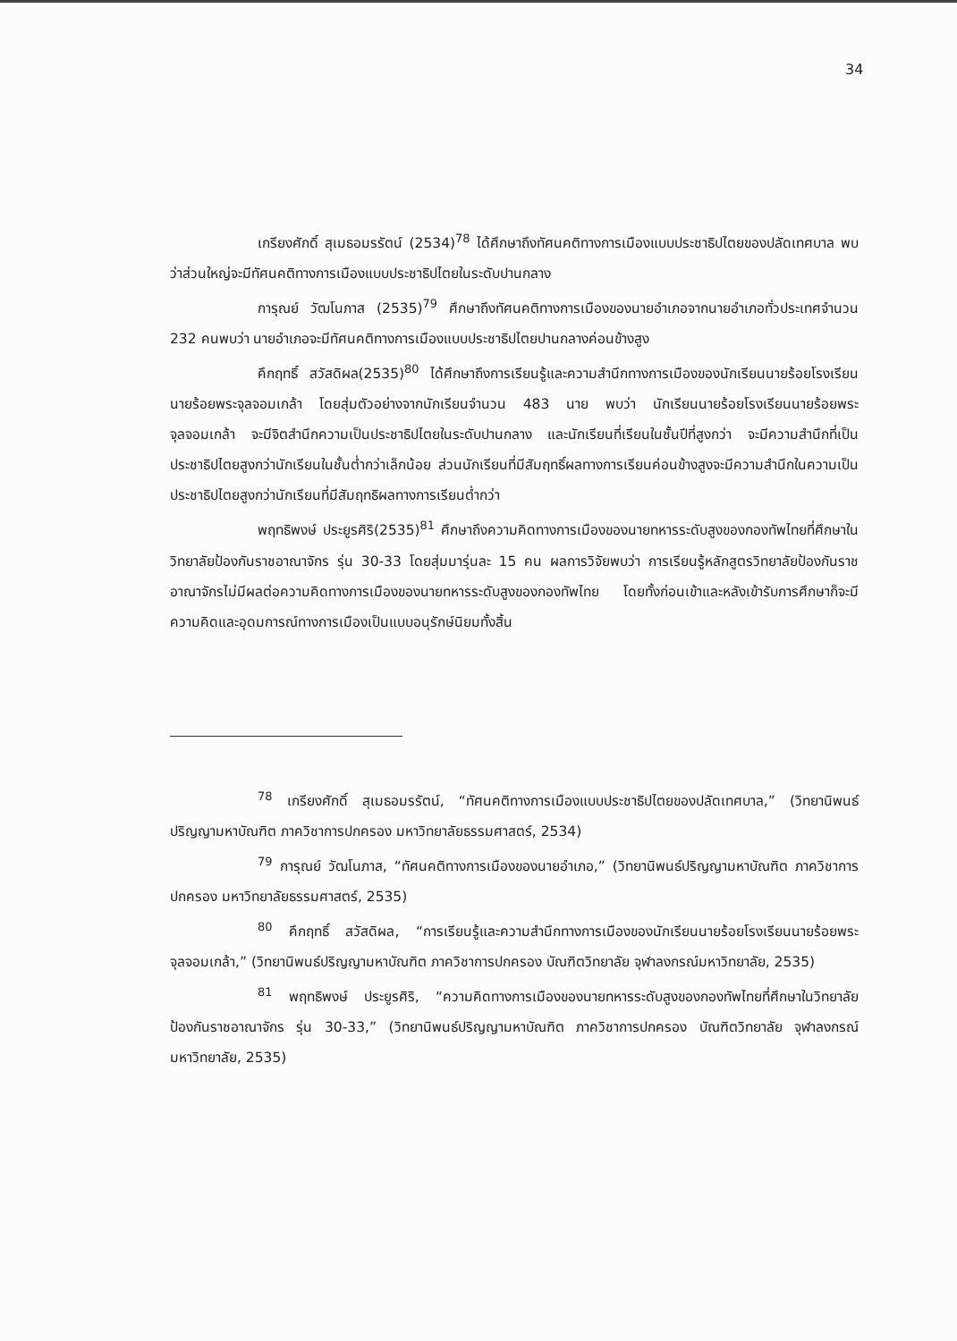34
เกรียงศักดิ์ สุเมธอมรรัตน์ (2534)<sup>78</sup> ได้ศึกษาถึงทัศนคติทางการเมืองแบบประชาธิปไตยของปลัดเทศบาล พบว่าส่วนใหญ่จะมีทัศนคติทางการเมืองแบบประชาธิปไตยในระดับปานกลาง
การุณย์ วัฒโนภาส (2535)<sup>79</sup> ศึกษาถึงทัศนคติทางการเมืองของนายอำเภอจากนายอำเภอทั่วประเทศจำนวน 232 คนพบว่า นายอำเภอจะมีทัศนคติทางการเมืองแบบประชาธิปไตยปานกลางค่อนข้างสูง
คึกฤทธิ์ สวัสดิผล(2535)<sup>80</sup> ได้ศึกษาถึงการเรียนรู้และความสำนึกทางการเมืองของนักเรียนนายร้อยโรงเรียนนายร้อยพระจุลจอมเกล้า โดยสุ่มตัวอย่างจากนักเรียนจำนวน 483 นาย พบว่า นักเรียนนายร้อยโรงเรียนนายร้อยพระจุลจอมเกล้า จะมีจิตสำนึกความเป็นประชาธิปไตยในระดับปานกลาง และนักเรียนที่เรียนในชั้นปีที่สูงกว่า จะมีความสำนึกที่เป็นประชาธิปไตยสูงกว่านักเรียนในชั้นต่ำกว่าเล็กน้อย ส่วนนักเรียนที่มีสัมฤทธิ์ผลทางการเรียนค่อนข้างสูงจะมีความสำนึกในความเป็นประชาธิปไตยสูงกว่านักเรียนที่มีสัมฤทธิผลทางการเรียนต่ำกว่า
พฤทธิพงษ์ ประยูรศิริ(2535)<sup>81</sup> ศึกษาถึงความคิดทางการเมืองของนายทหารระดับสูงของกองทัพไทยที่ศึกษาในวิทยาลัยป้องกันราชอาณาจักร รุ่น 30-33 โดยสุ่มมารุ่นละ 15 คน ผลการวิจัยพบว่า การเรียนรู้หลักสูตรวิทยาลัยป้องกันราชอาณาจักรไม่มีผลต่อความคิดทางการเมืองของนายทหารระดับสูงของกองทัพไทย โดยทั้งก่อนเข้าและหลังเข้ารับการศึกษาก็จะมีความคิดและอุดมการณ์ทางการเมืองเป็นแบบอนุรักษ์นิยมทั้งสิ้น
<sup>78</sup> เกรียงศักดิ์ สุเมธอมรรัตน์, “ทัศนคติทางการเมืองแบบประชาธิปไตยของปลัดเทศบาล,” (วิทยานิพนธ์ปริญญามหาบัณฑิต ภาควิชาการปกครอง มหาวิทยาลัยธรรมศาสตร์, 2534)
<sup>79</sup> การุณย์ วัฒโนภาส, “ทัศนคติทางการเมืองของนายอำเภอ,” (วิทยานิพนธ์ปริญญามหาบัณฑิต ภาควิชาการปกครอง มหาวิทยาลัยธรรมศาสตร์, 2535)
<sup>80</sup> คึกฤทธิ์ สวัสดิผล, “การเรียนรู้และความสำนึกทางการเมืองของนักเรียนนายร้อยโรงเรียนนายร้อยพระจุลจอมเกล้า,” (วิทยานิพนธ์ปริญญามหาบัณฑิต ภาควิชาการปกครอง บัณฑิตวิทยาลัย จุฬาลงกรณ์มหาวิทยาลัย, 2535)
<sup>81</sup> พฤทธิพงษ์ ประยูรศิริ, “ความคิดทางการเมืองของนายทหารระดับสูงของกองทัพไทยที่ศึกษาในวิทยาลัยป้องกันราชอาณาจักร รุ่น 30-33,” (วิทยานิพนธ์ปริญญามหาบัณฑิต ภาควิชาการปกครอง บัณฑิตวิทยาลัย จุฬาลงกรณ์มหาวิทยาลัย, 2535)